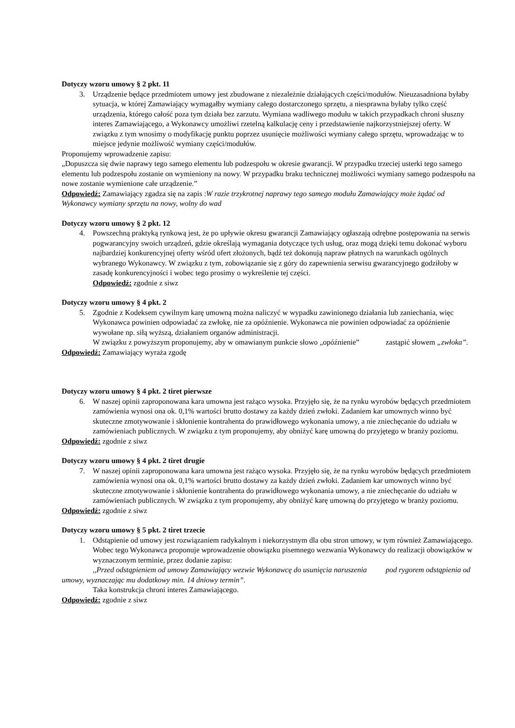Dotyczy wzoru umowy § 2 pkt. 11
3. Urządzenie będące przedmiotem umowy jest zbudowane z niezależnie działających części/modułów. Nieuzasadniona byłaby sytuacja, w której Zamawiający wymagałby wymiany całego dostarczonego sprzętu, a niesprawna byłaby tylko część urządzenia, którego całość poza tym działa bez zarzutu. Wymiana wadliwego modułu w takich przypadkach chroni słuszny interes Zamawiającego, a Wykonawcy umożliwi rzetelną kalkulację ceny i przedstawienie najkorzystniejszej oferty. W związku z tym wnosimy o modyfikację punktu poprzez usunięcie możliwości wymiany całego sprzętu, wprowadzając w to miejsce jedynie możliwość wymiany części/modułów.
Proponujemy wprowadzenie zapisu:
„Dopuszcza się dwie naprawy tego samego elementu lub podzespołu w okresie gwarancji. W przypadku trzeciej usterki tego samego elementu lub podzespołu zostanie on wymieniony na nowy. W przypadku braku technicznej możliwości wymiany samego podzespołu na nowe zostanie wymienione całe urządzenie.”
Odpowiedź: Zamawiający zgadza się na zapis :W razie trzykrotnej naprawy tego samego modułu Zamawiający może żądać od Wykonawcy wymiany sprzętu na nowy, wolny do wad
Dotyczy wzoru umowy § 2 pkt. 12
4. Powszechną praktyką rynkową jest, że po upływie okresu gwarancji Zamawiający ogłaszają odrębne postępowania na serwis pogwarancyjny swoich urządzeń, gdzie określają wymagania dotyczące tych usług, oraz mogą dzięki temu dokonać wyboru najbardziej konkurencyjnej oferty wśród ofert złożonych, bądź też dokonują napraw płatnych na warunkach ogólnych wybranego Wykonawcy. W związku z tym, zobowiązanie się z góry do zapewnienia serwisu gwarancyjnego godziłoby w zasadę konkurencyjności i wobec tego prosimy o wykreślenie tej części.
Odpowiedź: zgodnie z siwz
Dotyczy wzoru umowy § 4 pkt. 2
5. Zgodnie z Kodeksem cywilnym karę umowną można naliczyć w wypadku zawinionego działania lub zaniechania, więc Wykonawca powinien odpowiadać za zwłokę, nie za opóźnienie. Wykonawca nie powinien odpowiadać za opóźnienie wywołane np. siłą wyższą, działaniem organów administracji.
W związku z powyższym proponujemy, aby w omawianym punkcie słowo „opóźnienie” zastąpić słowem „zwłoka”.
Odpowiedź: Zamawiający wyraża zgodę
Dotyczy wzoru umowy § 4 pkt. 2 tiret pierwsze
6. W naszej opinii zaproponowana kara umowna jest rażąco wysoka. Przyjęło się, że na rynku wyrobów będących przedmiotem zamówienia wynosi ona ok. 0,1% wartości brutto dostawy za każdy dzień zwłoki. Zadaniem kar umownych winno być skuteczne zmotywowanie i skłonienie kontrahenta do prawidłowego wykonania umowy, a nie zniechęcanie do udziału w zamówieniach publicznych. W związku z tym proponujemy, aby obniżyć karę umowną do przyjętego w branży poziomu.
Odpowiedź: zgodnie z siwz
Dotyczy wzoru umowy § 4 pkt. 2 tiret drugie
7. W naszej opinii zaproponowana kara umowna jest rażąco wysoka. Przyjęło się, że na rynku wyrobów będących przedmiotem zamówienia wynosi ona ok. 0,1% wartości brutto dostawy za każdy dzień zwłoki. Zadaniem kar umownych winno być skuteczne zmotywowanie i skłonienie kontrahenta do prawidłowego wykonania umowy, a nie zniechęcanie do udziału w zamówieniach publicznych. W związku z tym proponujemy, aby obniżyć karę umowną do przyjętego w branży poziomu.
Odpowiedź: zgodnie z siwz
Dotyczy wzoru umowy § 5 pkt. 2 tiret trzecie
1. Odstąpienie od umowy jest rozwiązaniem radykalnym i niekorzystnym dla obu stron umowy, w tym również Zamawiającego. Wobec tego Wykonawca proponuje wprowadzenie obowiązku pisemnego wezwania Wykonawcy do realizacji obowiązków w wyznaczonym terminie, przez dodanie zapisu:
,,Przed odstąpieniem od umowy Zamawiający wezwie Wykonawcę do usunięcia naruszenia pod rygorem odstąpienia od umowy, wyznaczając mu dodatkowy min. 14 dniowy termin”.
Taka konstrukcja chroni interes Zamawiającego.
Odpowiedź: zgodnie z siwz